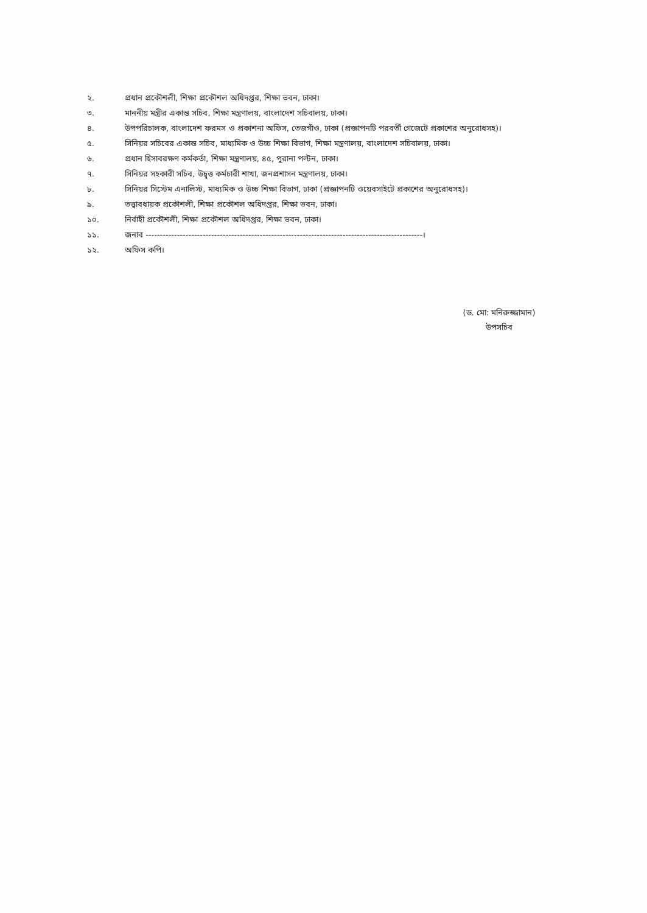২. প্রধান প্রকৌশলী, শিক্ষা প্রকৌশল অধিদপ্তর, শিক্ষা ভবন, ঢাকা।
৩. মাননীয় মন্ত্রীর একান্ত সচিব, শিক্ষা মন্ত্রণালয়, বাংলাদেশ সচিবালয়, ঢাকা।
৪. উপপরিচালক, বাংলাদেশ ফরমস ও প্রকাশনা অফিস, তেজগাঁও, ঢাকা (প্রজ্ঞাপনটি পরবর্তী গেজেটে প্রকাশের অনুরোধসহ)।
৫. সিনিয়র সচিবের একান্ত সচিব, মাধ্যমিক ও উচ্চ শিক্ষা বিভাগ, শিক্ষা মন্ত্রণালয়, বাংলাদেশ সচিবালয়, ঢাকা।
৬. প্রধান হিসাবরক্ষণ কর্মকর্তা, শিক্ষা মন্ত্রণালয়, ৪৫, পুরানা পল্টন, ঢাকা।
৭. সিনিয়র সহকারী সচিব, উদ্বৃত্ত কর্মচারী শাখা, জনপ্রশাসন মন্ত্রণালয়, ঢাকা।
৮. সিনিয়র সিস্টেম এনালিস্ট, মাধ্যমিক ও উচ্চ শিক্ষা বিভাগ, ঢাকা (প্রজ্ঞাপনটি ওয়েবসাইটে প্রকাশের অনুরোধসহ)।
৯. তত্ত্বাবধায়ক প্রকৌশলী, শিক্ষা প্রকৌশল অধিদপ্তর, শিক্ষা ভবন, ঢাকা।
১০. নির্বাহী প্রকৌশলী, শিক্ষা প্রকৌশল অধিদপ্তর, শিক্ষা ভবন, ঢাকা।
১১. জনাব -------------------------------------------------------------------------------------------------।
১২. অফিস কপি।
(ড. মো: মনিরুজ্জামান)
উপসচিব